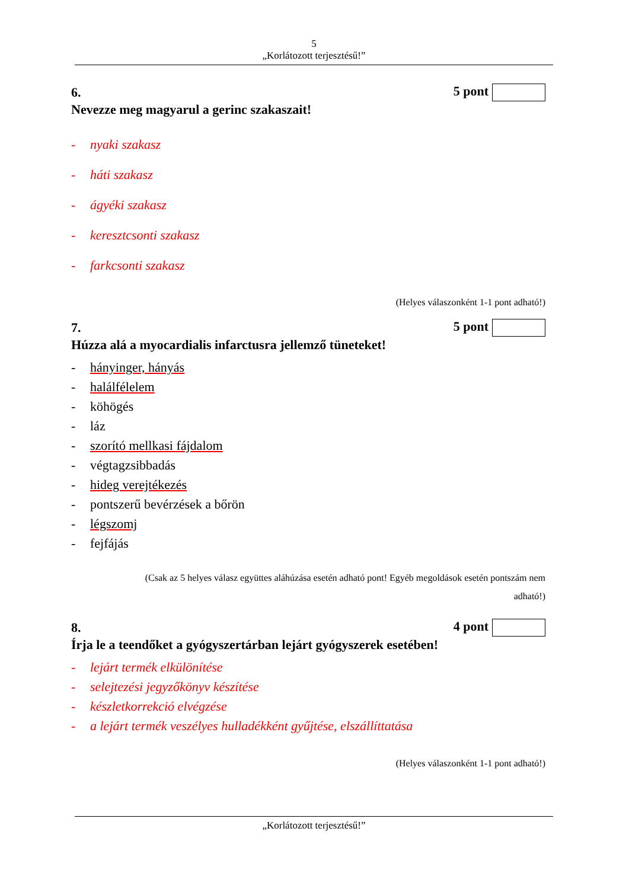5
„Korlátozott terjesztésű!”
6. 5 pont
Nevezze meg magyarul a gerinc szakaszait!
- nyaki szakasz
- háti szakasz
- ágyéki szakasz
- keresztcsonti szakasz
- farkcsonti szakasz
(Helyes válaszonként 1-1 pont adható!)
7. 5 pont
Húzza alá a myocardialis infarctusra jellemző tüneteket!
- hányinger, hányás
- halálfélelem
- köhögés
- láz
- szorító mellkasi fájdalom
- végtagzsibbadás
- hideg verejtékezés
- pontszerű bevérzések a bőrön
- légszomj
- fejfájás
(Csak az 5 helyes válasz együttes aláhúzása esetén adható pont! Egyéb megoldások esetén pontszám nem
adható!)
8. 4 pont
Írja le a teendőket a gyógyszertárban lejárt gyógyszerek esetében!
- lejárt termék elkülönítése
- selejtezési jegyzőkönyv készítése
- készletkorrekció elvégzése
- a lejárt termék veszélyes hulladékként gyűjtése, elszállíttatása
(Helyes válaszonként 1-1 pont adható!)
„Korlátozott terjesztésű!”